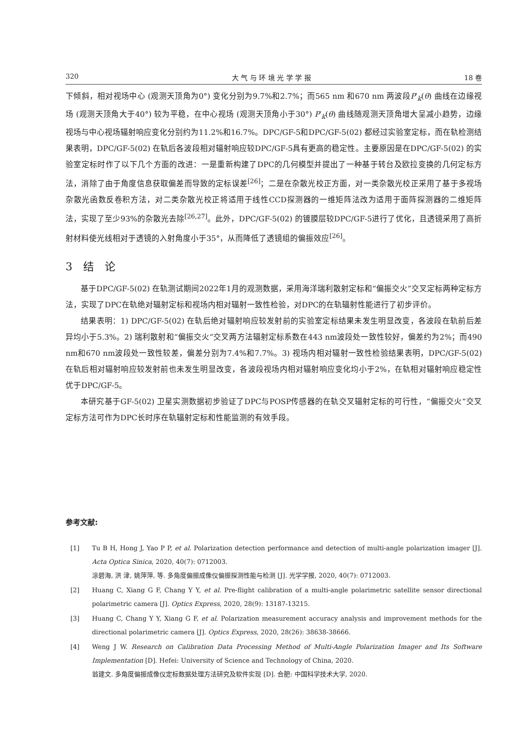320 大 气 与 环 境 光 学 学 报 18 卷
下倾斜，相对视场中心 (观测天顶角为0°) 变化分别为9.7%和2.7%；而565 nm 和670 nm 两波段P′<sub>k</sub>(θ) 曲线在边缘视场 (观测天顶角大于40°) 较为平稳，在中心视场 (观测天顶角小于30°) P′<sub>k</sub>(θ) 曲线随观测天顶角增大呈减小趋势，边缘视场与中心视场辐射响应变化分别约为11.2%和16.7%。DPC/GF-5和DPC/GF-5(02) 都经过实验室定标，而在轨检测结果表明，DPC/GF-5(02) 在轨后各波段相对辐射响应较DPC/GF-5具有更高的稳定性。主要原因是在DPC/GF-5(02) 的实验室定标时作了以下几个方面的改进：一是重新构建了DPC的几何模型并提出了一种基于转台及欧拉变换的几何定标方法，消除了由于角度信息获取偏差而导致的定标误差<sup>[26]</sup>；二是在杂散光校正方面，对一类杂散光校正采用了基于多视场杂散光函数反卷积方法，对二类杂散光校正将适用于线性CCD探测器的一维矩阵法改为适用于面阵探测器的二维矩阵法，实现了至少93%的杂散光去除<sup>[26,27]</sup>。此外，DPC/GF-5(02) 的镀膜层较DPC/GF-5进行了优化，且透镜采用了高折射材料使光线相对于透镜的入射角度小于35°，从而降低了透镜组的偏振效应<sup>[26]</sup>。
3　结　论
基于DPC/GF-5(02) 在轨测试期间2022年1月的观测数据，采用海洋瑞利散射定标和“偏振交火”交叉定标两种定标方法，实现了DPC在轨绝对辐射定标和视场内相对辐射一致性检验，对DPC的在轨辐射性能进行了初步评价。
结果表明：1) DPC/GF-5(02) 在轨后绝对辐射响应较发射前的实验室定标结果未发生明显改变，各波段在轨前后差异均小于5.3%。2) 瑞利散射和“偏振交火”交叉两方法辐射定标系数在443 nm波段处一致性较好，偏差约为2%；而490 nm和670 nm波段处一致性较差，偏差分别为7.4%和7.7%。3) 视场内相对辐射一致性检验结果表明，DPC/GF-5(02) 在轨后相对辐射响应较发射前也未发生明显改变，各波段视场内相对辐射响应变化均小于2%，在轨相对辐射响应稳定性优于DPC/GF-5。
本研究基于GF-5(02) 卫星实测数据初步验证了DPC与POSP传感器的在轨交叉辐射定标的可行性，“偏振交火”交叉定标方法可作为DPC长时序在轨辐射定标和性能监测的有效手段。
参考文献:
[1] Tu B H, Hong J, Yao P P, et al. Polarization detection performance and detection of multi-angle polarization imager [J]. Acta Optica Sinica, 2020, 40(7): 0712003.
涂碧海, 洪 津, 姚萍萍, 等. 多角度偏振成像仪偏振探测性能与检测 [J]. 光学学报, 2020, 40(7): 0712003.
[2] Huang C, Xiang G F, Chang Y Y, et al. Pre-flight calibration of a multi-angle polarimetric satellite sensor directional polarimetric camera [J]. Optics Express, 2020, 28(9): 13187-13215.
[3] Huang C, Chang Y Y, Xiang G F, et al. Polarization measurement accuracy analysis and improvement methods for the directional polarimetric camera [J]. Optics Express, 2020, 28(26): 38638-38666.
[4] Weng J W. Research on Calibration Data Processing Method of Multi-Angle Polarization Imager and Its Software Implementation [D]. Hefei: University of Science and Technology of China, 2020.
翁建文. 多角度偏振成像仪定标数据处理方法研究及软件实现 [D]. 合肥: 中国科学技术大学, 2020.